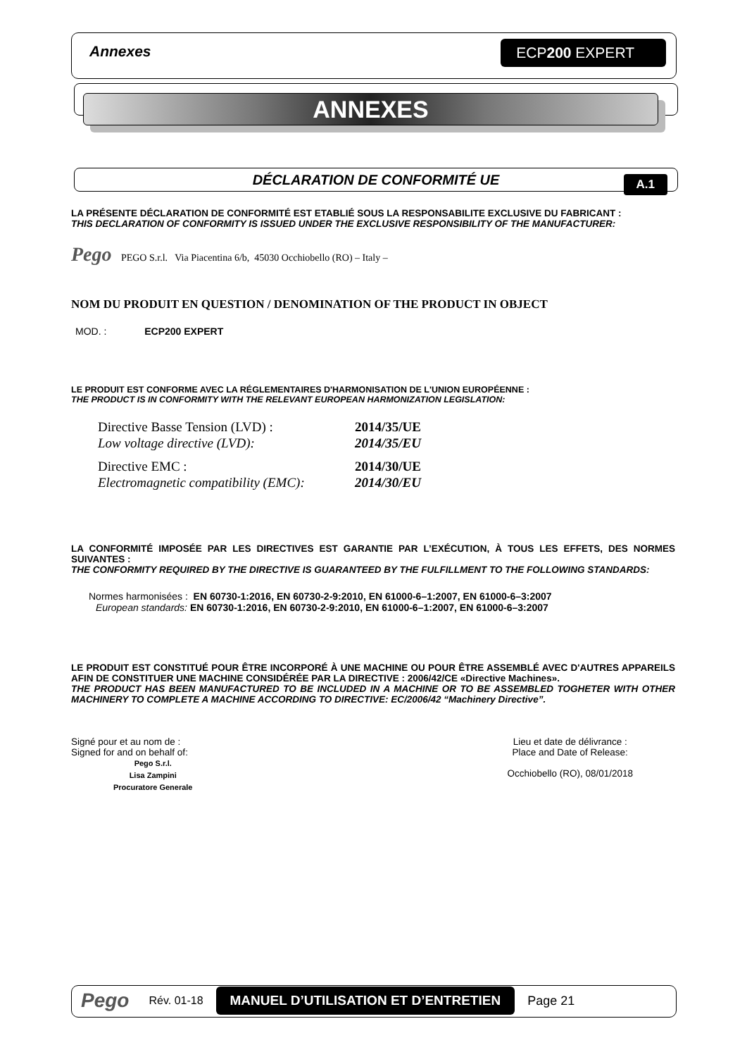Annexes ECP200 EXPERT
ANNEXES
DÉCLARATION DE CONFORMITÉ UE A.1
LA PRÉSENTE DÉCLARATION DE CONFORMITÉ EST ETABLIÉ SOUS LA RESPONSABILITE EXCLUSIVE DU FABRICANT :
THIS DECLARATION OF CONFORMITY IS ISSUED UNDER THE EXCLUSIVE RESPONSIBILITY OF THE MANUFACTURER:
Pego PEGO S.r.l. Via Piacentina 6/b, 45030 Occhiobello (RO) – Italy –
NOM DU PRODUIT EN QUESTION / DENOMINATION OF THE PRODUCT IN OBJECT
MOD. : ECP200 EXPERT
LE PRODUIT EST CONFORME AVEC LA RÉGLEMENTAIRES D'HARMONISATION DE L'UNION EUROPÉENNE :
THE PRODUCT IS IN CONFORMITY WITH THE RELEVANT EUROPEAN HARMONIZATION LEGISLATION:
Directive Basse Tension (LVD) : 2014/35/UE Low voltage directive (LVD): 2014/35/EU
Directive EMC : 2014/30/UE Electromagnetic compatibility (EMC): 2014/30/EU
LA CONFORMITÉ IMPOSÉE PAR LES DIRECTIVES EST GARANTIE PAR L’EXÉCUTION, À TOUS LES EFFETS, DES NORMES SUIVANTES :
THE CONFORMITY REQUIRED BY THE DIRECTIVE IS GUARANTEED BY THE FULFILLMENT TO THE FOLLOWING STANDARDS:
Normes harmonisées : EN 60730-1:2016, EN 60730-2-9:2010, EN 61000-6–1:2007, EN 61000-6–3:2007
European standards: EN 60730-1:2016, EN 60730-2-9:2010, EN 61000-6–1:2007, EN 61000-6–3:2007
LE PRODUIT EST CONSTITUÉ POUR ÊTRE INCORPORÉ À UNE MACHINE OU POUR ÊTRE ASSEMBLÉ AVEC D'AUTRES APPAREILS AFIN DE CONSTITUER UNE MACHINE CONSIDÉRÉE PAR LA DIRECTIVE : 2006/42/CE «Directive Machines».
THE PRODUCT HAS BEEN MANUFACTURED TO BE INCLUDED IN A MACHINE OR TO BE ASSEMBLED TOGHETER WITH OTHER MACHINERY TO COMPLETE A MACHINE ACCORDING TO DIRECTIVE: EC/2006/42 “Machinery Directive”.
Signé pour et au nom de :
Signed for and on behalf of:
Pego S.r.l.
Lisa Zampini
Procuratore Generale
Lieu et date de délivrance :
Place and Date of Release:
Occhiobello (RO), 08/01/2018
Pego Rév. 01-18 MANUEL D’UTILISATION ET D’ENTRETIEN Page 21